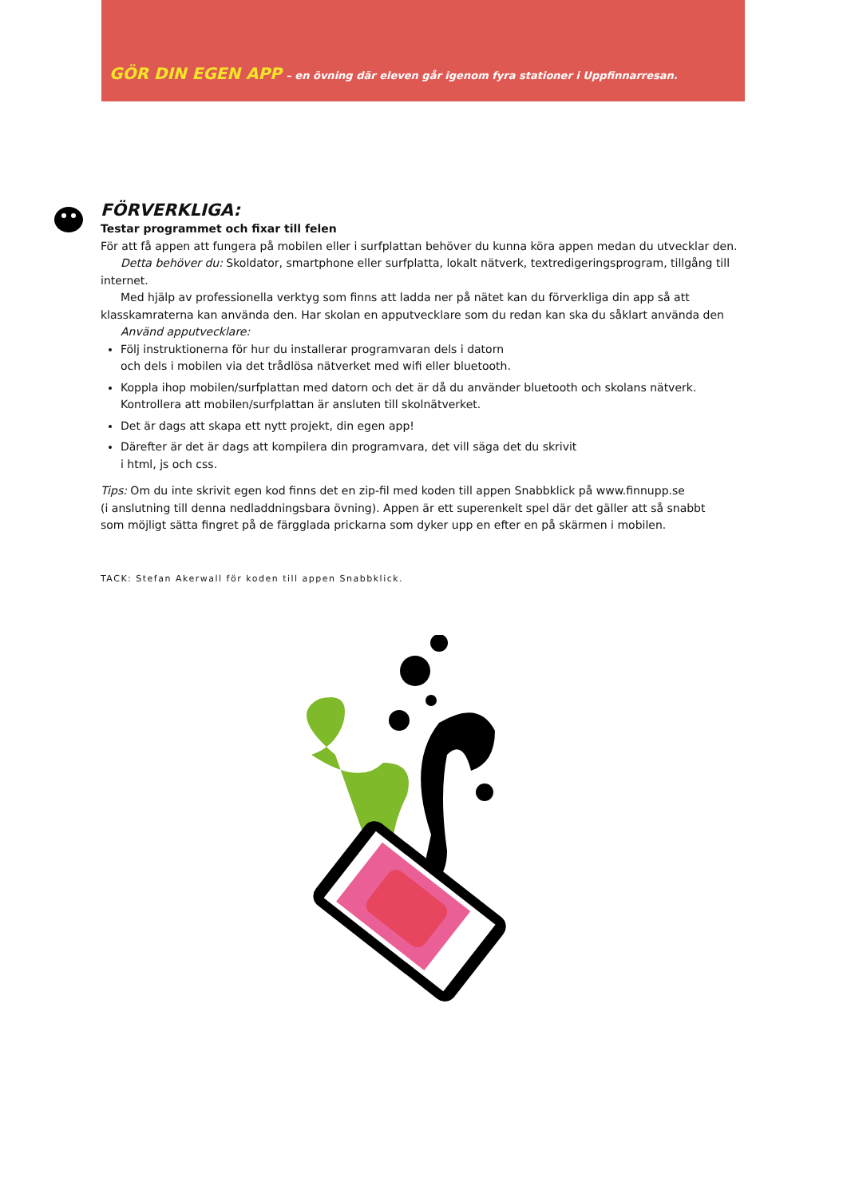GÖR DIN EGEN APP – en övning där eleven går igenom fyra stationer i Uppfinnarresan.
FÖRVERKLIGA:
Testar programmet och fixar till felen
För att få appen att fungera på mobilen eller i surfplattan behöver du kunna köra appen medan du utvecklar den.
Detta behöver du: Skoldator, smartphone eller surfplatta, lokalt nätverk, textredigeringsprogram, tillgång till internet.
Med hjälp av professionella verktyg som finns att ladda ner på nätet kan du förverkliga din app så att klasskamraterna kan använda den. Har skolan en apputvecklare som du redan kan ska du såklart använda den
Använd apputvecklare:
Följ instruktionerna för hur du installerar programvaran dels i datorn
och dels i mobilen via det trådlösa nätverket med wifi eller bluetooth.
Koppla ihop mobilen/surfplattan med datorn och det är då du använder bluetooth och skolans nätverk.
Kontrollera att mobilen/surfplattan är ansluten till skolnätverket.
Det är dags att skapa ett nytt projekt, din egen app!
Därefter är det är dags att kompilera din programvara, det vill säga det du skrivit
i html, js och css.
Tips: Om du inte skrivit egen kod finns det en zip-fil med koden till appen Snabbklick på www.finnupp.se
(i anslutning till denna nedladdningsbara övning). Appen är ett superenkelt spel där det gäller att så snabbt
som möjligt sätta fingret på de färgglada prickarna som dyker upp en efter en på skärmen i mobilen.
TACK: Stefan Akerwall för koden till appen Snabbklick.